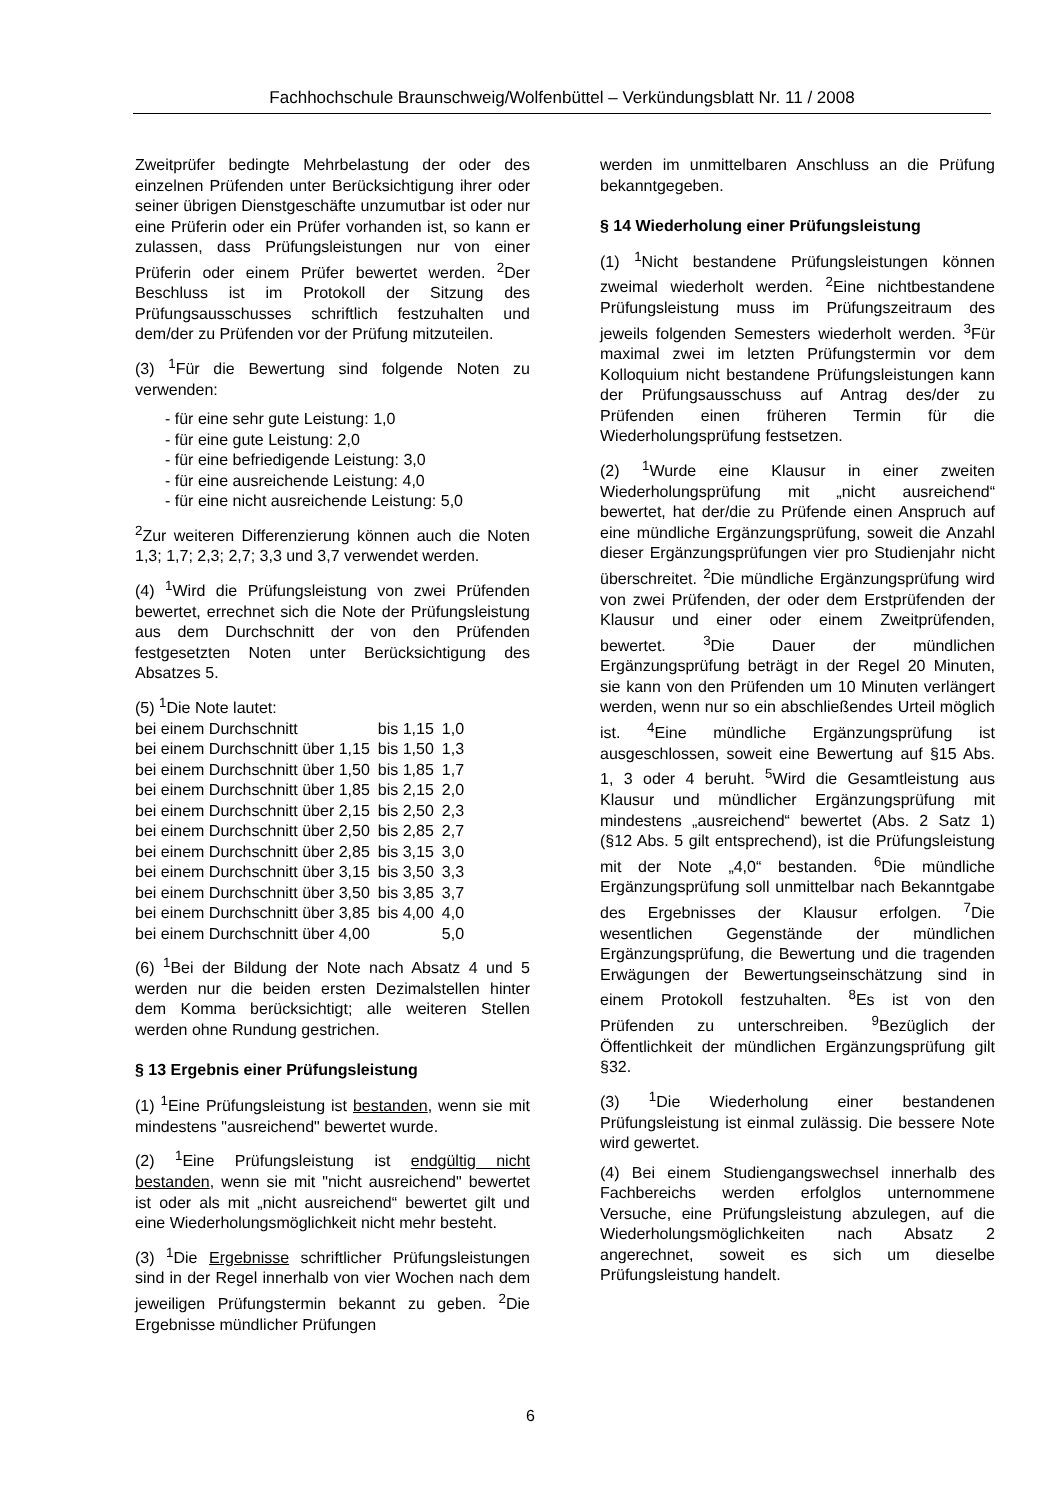Fachhochschule Braunschweig/Wolfenbüttel – Verkündungsblatt Nr. 11 / 2008
Zweitprüfer bedingte Mehrbelastung der oder des einzelnen Prüfenden unter Berücksichtigung ihrer oder seiner übrigen Dienstgeschäfte unzumutbar ist oder nur eine Prüferin oder ein Prüfer vorhanden ist, so kann er zulassen, dass Prüfungsleistungen nur von einer Prüferin oder einem Prüfer bewertet werden. <sup>2</sup>Der Beschluss ist im Protokoll der Sitzung des Prüfungsausschusses schriftlich festzuhalten und dem/der zu Prüfenden vor der Prüfung mitzuteilen.
(3) <sup>1</sup>Für die Bewertung sind folgende Noten zu verwenden:
- für eine sehr gute Leistung: 1,0
- für eine gute Leistung: 2,0
- für eine befriedigende Leistung: 3,0
- für eine ausreichende Leistung: 4,0
- für eine nicht ausreichende Leistung: 5,0
<sup>2</sup> Zur weiteren Differenzierung können auch die Noten 1,3; 1,7; 2,3; 2,7; 3,3 und 3,7 verwendet werden.
(4) <sup>1</sup>Wird die Prüfungsleistung von zwei Prüfenden bewertet, errechnet sich die Note der Prüfungsleistung aus dem Durchschnitt der von den Prüfenden festgesetzten Noten unter Berücksichtigung des Absatzes 5.
(5) <sup>1</sup>Die Note lautet:
| bei einem Durchschnitt | bis 1,15 | 1,0 |
| bei einem Durchschnitt über 1,15 | bis 1,50 | 1,3 |
| bei einem Durchschnitt über 1,50 | bis 1,85 | 1,7 |
| bei einem Durchschnitt über 1,85 | bis 2,15 | 2,0 |
| bei einem Durchschnitt über 2,15 | bis 2,50 | 2,3 |
| bei einem Durchschnitt über 2,50 | bis 2,85 | 2,7 |
| bei einem Durchschnitt über 2,85 | bis 3,15 | 3,0 |
| bei einem Durchschnitt über 3,15 | bis 3,50 | 3,3 |
| bei einem Durchschnitt über 3,50 | bis 3,85 | 3,7 |
| bei einem Durchschnitt über 3,85 | bis 4,00 | 4,0 |
| bei einem Durchschnitt über 4,00 | | 5,0 |
(6) <sup>1</sup>Bei der Bildung der Note nach Absatz 4 und 5 werden nur die beiden ersten Dezimalstellen hinter dem Komma berücksichtigt; alle weiteren Stellen werden ohne Rundung gestrichen.
§ 13 Ergebnis einer Prüfungsleistung
(1) <sup>1</sup>Eine Prüfungsleistung ist bestanden, wenn sie mit mindestens "ausreichend" bewertet wurde.
(2) <sup>1</sup>Eine Prüfungsleistung ist endgültig nicht bestanden, wenn sie mit "nicht ausreichend" bewertet ist oder als mit „nicht ausreichend“ bewertet gilt und eine Wiederholungsmöglichkeit nicht mehr besteht.
(3) <sup>1</sup>Die Ergebnisse schriftlicher Prüfungsleistungen sind in der Regel innerhalb von vier Wochen nach dem jeweiligen Prüfungstermin bekannt zu geben. <sup>2</sup>Die Ergebnisse mündlicher Prüfungen
werden im unmittelbaren Anschluss an die Prüfung bekanntgegeben.
§ 14 Wiederholung einer Prüfungsleistung
(1) <sup>1</sup>Nicht bestandene Prüfungsleistungen können zweimal wiederholt werden. <sup>2</sup>Eine nichtbestandene Prüfungsleistung muss im Prüfungszeitraum des jeweils folgenden Semesters wiederholt werden. <sup>3</sup>Für maximal zwei im letzten Prüfungstermin vor dem Kolloquium nicht bestandene Prüfungsleistungen kann der Prüfungsausschuss auf Antrag des/der zu Prüfenden einen früheren Termin für die Wiederholungsprüfung festsetzen.
(2) <sup>1</sup>Wurde eine Klausur in einer zweiten Wiederholungsprüfung mit „nicht ausreichend“ bewertet, hat der/die zu Prüfende einen Anspruch auf eine mündliche Ergänzungsprüfung, soweit die Anzahl dieser Ergänzungsprüfungen vier pro Studienjahr nicht überschreitet. <sup>2</sup>Die mündliche Ergänzungsprüfung wird von zwei Prüfenden, der oder dem Erstprüfenden der Klausur und einer oder einem Zweitprüfenden, bewertet. <sup>3</sup>Die Dauer der mündlichen Ergänzungsprüfung beträgt in der Regel 20 Minuten, sie kann von den Prüfenden um 10 Minuten verlängert werden, wenn nur so ein abschließendes Urteil möglich ist. <sup>4</sup>Eine mündliche Ergänzungsprüfung ist ausgeschlossen, soweit eine Bewertung auf §15 Abs. 1, 3 oder 4 beruht. <sup>5</sup>Wird die Gesamtleistung aus Klausur und mündlicher Ergänzungsprüfung mit mindestens „ausreichend“ bewertet (Abs. 2 Satz 1) (§12 Abs. 5 gilt entsprechend), ist die Prüfungsleistung mit der Note „4,0“ bestanden. <sup>6</sup>Die mündliche Ergänzungsprüfung soll unmittelbar nach Bekanntgabe des Ergebnisses der Klausur erfolgen. <sup>7</sup>Die wesentlichen Gegenstände der mündlichen Ergänzungsprüfung, die Bewertung und die tragenden Erwägungen der Bewertungseinschätzung sind in einem Protokoll festzuhalten. <sup>8</sup>Es ist von den Prüfenden zu unterschreiben. <sup>9</sup>Bezüglich der Öffentlichkeit der mündlichen Ergänzungsprüfung gilt §32.
(3) <sup>1</sup>Die Wiederholung einer bestandenen Prüfungsleistung ist einmal zulässig. Die bessere Note wird gewertet.
(4) Bei einem Studiengangswechsel innerhalb des Fachbereichs werden erfolglos unternommene Versuche, eine Prüfungsleistung abzulegen, auf die Wiederholungsmöglichkeiten nach Absatz 2 angerechnet, soweit es sich um dieselbe Prüfungsleistung handelt.
6